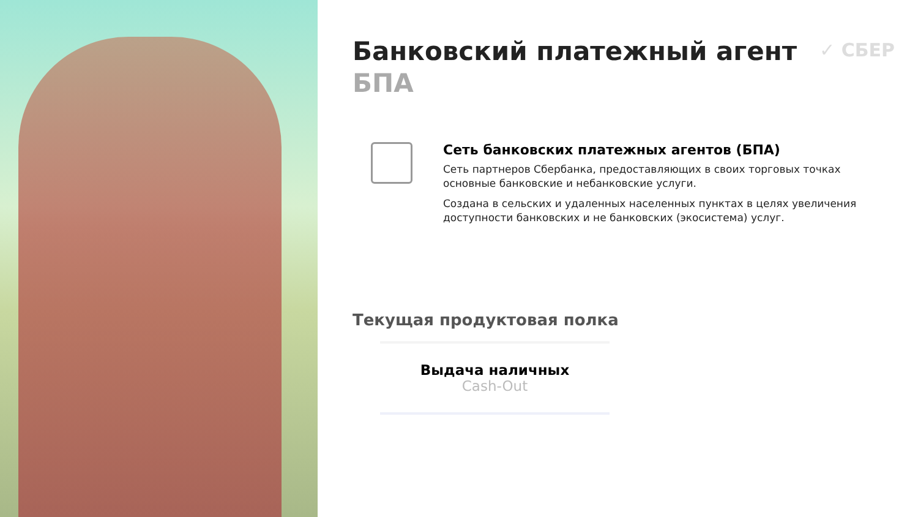✓ СБЕР
Банковский платежный агент
БПА
Сеть банковских платежных агентов (БПА)
Сеть партнеров Сбербанка, предоставляющих в своих торговых точках основные банковские и небанковские услуги.
Создана в сельских и удаленных населенных пунктах в целях увеличения доступности банковских и не банковских (экосистема) услуг.
Текущая продуктовая полка
Выдача наличных
Cash-Out